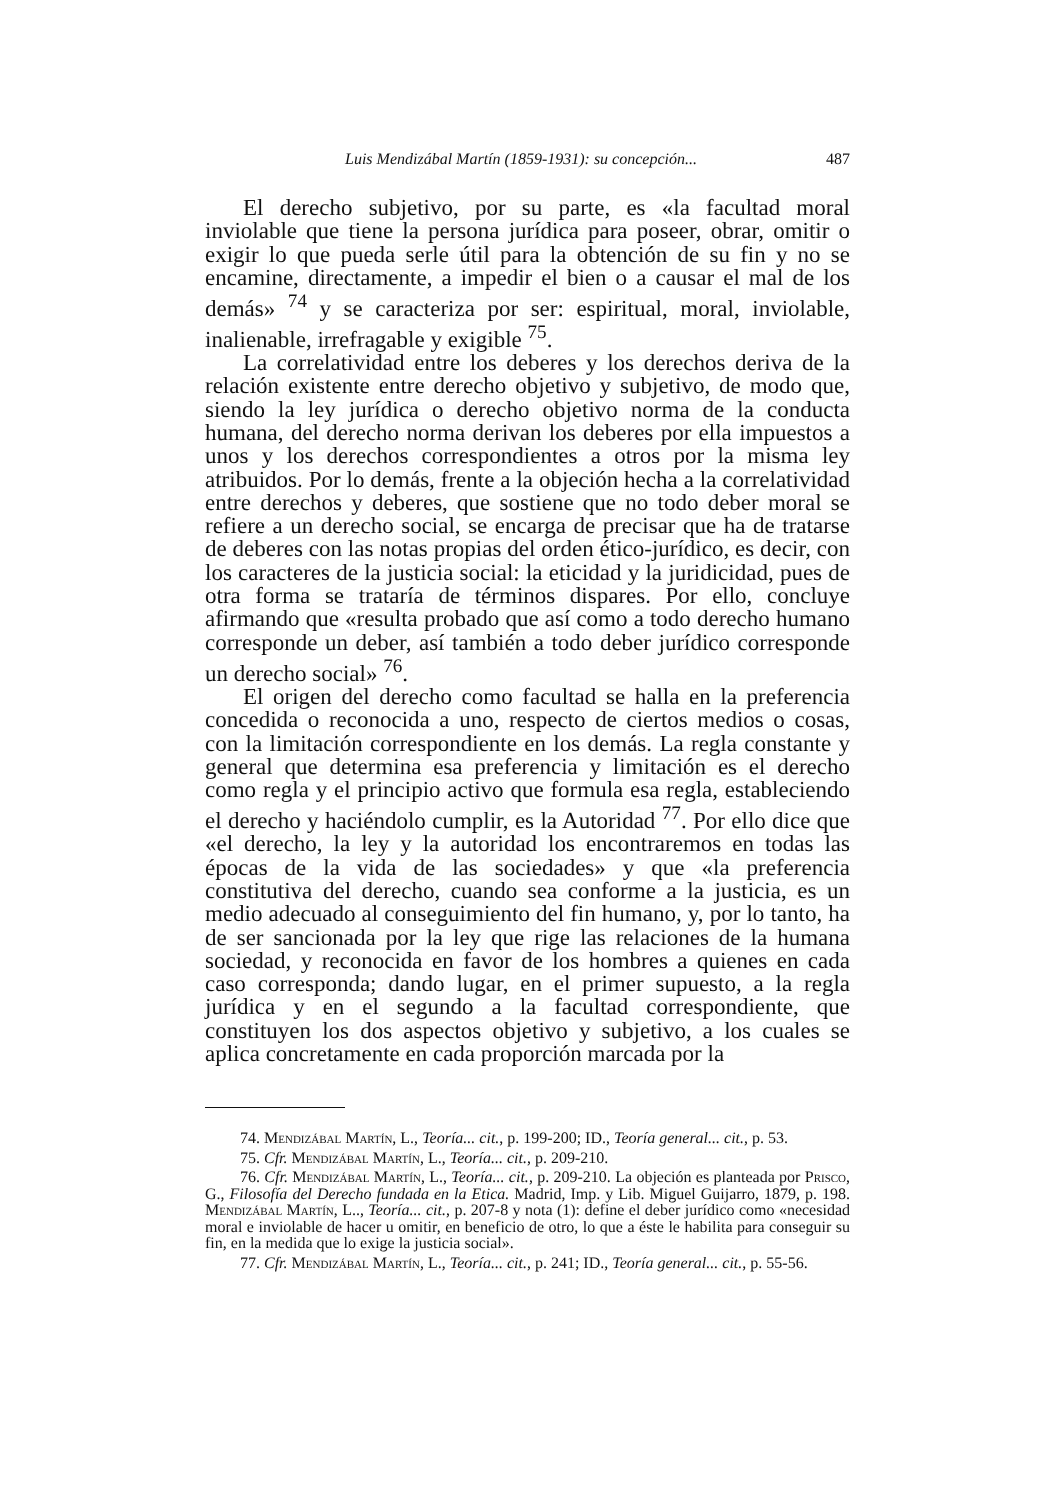Luis Mendizábal Martín (1859-1931): su concepción... 487
El derecho subjetivo, por su parte, es «la facultad moral inviolable que tiene la persona jurídica para poseer, obrar, omitir o exigir lo que pueda serle útil para la obtención de su fin y no se encamine, directamente, a impedir el bien o a causar el mal de los demás» <sup>74</sup> y se caracteriza por ser: espiritual, moral, inviolable, inalienable, irrefragable y exigible <sup>75</sup>.
La correlatividad entre los deberes y los derechos deriva de la relación existente entre derecho objetivo y subjetivo, de modo que, siendo la ley jurídica o derecho objetivo norma de la conducta humana, del derecho norma derivan los deberes por ella impuestos a unos y los derechos correspondientes a otros por la misma ley atribuidos. Por lo demás, frente a la objeción hecha a la correlatividad entre derechos y deberes, que sostiene que no todo deber moral se refiere a un derecho social, se encarga de precisar que ha de tratarse de deberes con las notas propias del orden ético-jurídico, es decir, con los caracteres de la justicia social: la eticidad y la juridicidad, pues de otra forma se trataría de términos dispares. Por ello, concluye afirmando que «resulta probado que así como a todo derecho humano corresponde un deber, así también a todo deber jurídico corresponde un derecho social» <sup>76</sup>.
El origen del derecho como facultad se halla en la preferencia concedida o reconocida a uno, respecto de ciertos medios o cosas, con la limitación correspondiente en los demás. La regla constante y general que determina esa preferencia y limitación es el derecho como regla y el principio activo que formula esa regla, estableciendo el derecho y haciéndolo cumplir, es la Autoridad <sup>77</sup>. Por ello dice que «el derecho, la ley y la autoridad los encontraremos en todas las épocas de la vida de las sociedades» y que «la preferencia constitutiva del derecho, cuando sea conforme a la justicia, es un medio adecuado al conseguimiento del fin humano, y, por lo tanto, ha de ser sancionada por la ley que rige las relaciones de la humana sociedad, y reconocida en favor de los hombres a quienes en cada caso corresponda; dando lugar, en el primer supuesto, a la regla jurídica y en el segundo a la facultad correspondiente, que constituyen los dos aspectos objetivo y subjetivo, a los cuales se aplica concretamente en cada proporción marcada por la
74. Mendizábal Martín, L., Teoría... cit., p. 199-200; ID., Teoría general... cit., p. 53.
75. Cfr. Mendizábal Martín, L., Teoría... cit., p. 209-210.
76. Cfr. Mendizábal Martín, L., Teoría... cit., p. 209-210. La objeción es planteada por Prisco, G., Filosofía del Derecho fundada en la Etica. Madrid, Imp. y Lib. Miguel Guijarro, 1879, p. 198. Mendizábal Martín, L.., Teoría... cit., p. 207-8 y nota (1): define el deber jurídico como «necesidad moral e inviolable de hacer u omitir, en beneficio de otro, lo que a éste le habilita para conseguir su fin, en la medida que lo exige la justicia social».
77. Cfr. Mendizábal Martín, L., Teoría... cit., p. 241; ID., Teoría general... cit., p. 55-56.